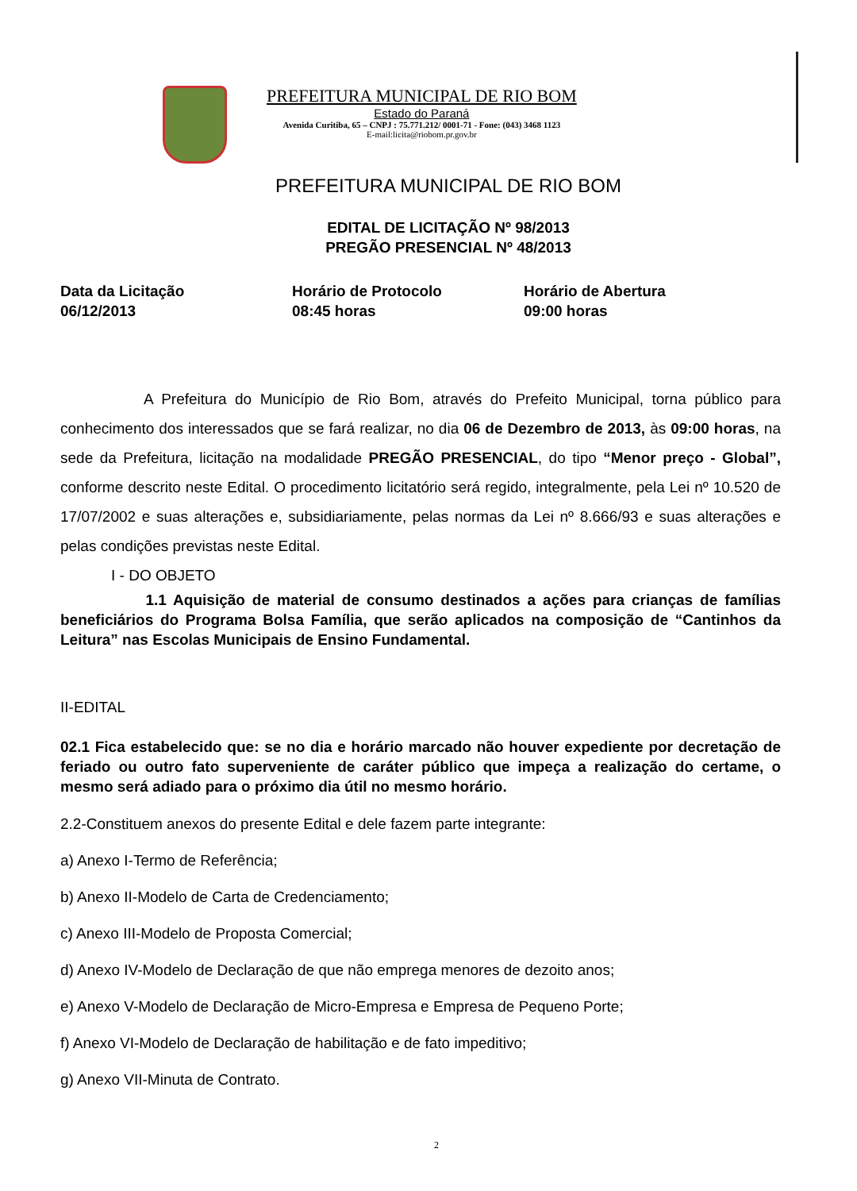PREFEITURA MUNICIPAL DE RIO BOM
Estado do Paraná
Avenida Curitiba, 65 – CNPJ : 75.771.212/ 0001-71 - Fone: (043) 3468 1123
E-mail:licita@riobom.pr.gov.br
PREFEITURA MUNICIPAL DE RIO BOM
EDITAL DE LICITAÇÃO Nº 98/2013
PREGÃO PRESENCIAL Nº 48/2013
Data da Licitação
06/12/2013
Horário de Protocolo
08:45 horas
Horário de Abertura
09:00 horas
A Prefeitura do Município de Rio Bom, através do Prefeito Municipal, torna público para conhecimento dos interessados que se fará realizar, no dia 06 de Dezembro de 2013, às 09:00 horas, na sede da Prefeitura, licitação na modalidade PREGÃO PRESENCIAL, do tipo “Menor preço - Global”, conforme descrito neste Edital. O procedimento licitatório será regido, integralmente, pela Lei nº 10.520 de 17/07/2002 e suas alterações e, subsidiariamente, pelas normas da Lei nº 8.666/93 e suas alterações e pelas condições previstas neste Edital.
I - DO OBJETO
1.1 Aquisição de material de consumo destinados a ações para crianças de famílias beneficiários do Programa Bolsa Família, que serão aplicados na composição de “Cantinhos da Leitura” nas Escolas Municipais de Ensino Fundamental.
II-EDITAL
02.1 Fica estabelecido que: se no dia e horário marcado não houver expediente por decretação de feriado ou outro fato superveniente de caráter público que impeça a realização do certame, o mesmo será adiado para o próximo dia útil no mesmo horário.
2.2-Constituem anexos do presente Edital e dele fazem parte integrante:
a) Anexo I-Termo de Referência;
b) Anexo II-Modelo de Carta de Credenciamento;
c) Anexo III-Modelo de Proposta Comercial;
d) Anexo IV-Modelo de Declaração de que não emprega menores de dezoito anos;
e) Anexo V-Modelo de Declaração de Micro-Empresa e Empresa de Pequeno Porte;
f) Anexo VI-Modelo de Declaração de habilitação e de fato impeditivo;
g) Anexo VII-Minuta de Contrato.
2